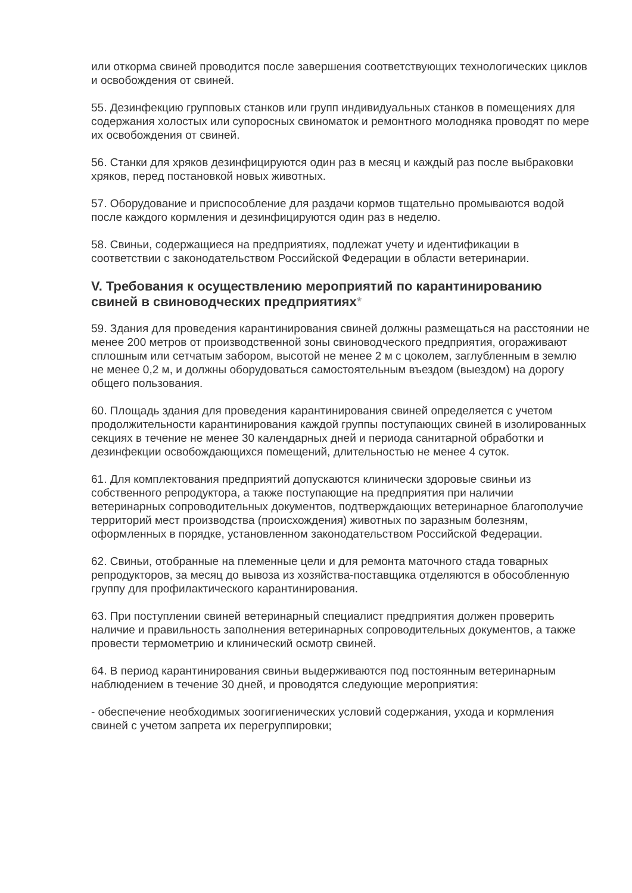или откорма свиней проводится после завершения соответствующих технологических циклов и освобождения от свиней.
55. Дезинфекцию групповых станков или групп индивидуальных станков в помещениях для содержания холостых или супоросных свиноматок и ремонтного молодняка проводят по мере их освобождения от свиней.
56. Станки для хряков дезинфицируются один раз в месяц и каждый раз после выбраковки хряков, перед постановкой новых животных.
57. Оборудование и приспособление для раздачи кормов тщательно промываются водой после каждого кормления и дезинфицируются один раз в неделю.
58. Свиньи, содержащиеся на предприятиях, подлежат учету и идентификации в соответствии с законодательством Российской Федерации в области ветеринарии.
V. Требования к осуществлению мероприятий по карантинированию свиней в свиноводческих предприятиях*
59. Здания для проведения карантинирования свиней должны размещаться на расстоянии не менее 200 метров от производственной зоны свиноводческого предприятия, огораживают сплошным или сетчатым забором, высотой не менее 2 м с цоколем, заглубленным в землю не менее 0,2 м, и должны оборудоваться самостоятельным въездом (выездом) на дорогу общего пользования.
60. Площадь здания для проведения карантинирования свиней определяется с учетом продолжительности карантинирования каждой группы поступающих свиней в изолированных секциях в течение не менее 30 календарных дней и периода санитарной обработки и дезинфекции освобождающихся помещений, длительностью не менее 4 суток.
61. Для комплектования предприятий допускаются клинически здоровые свиньи из собственного репродуктора, а также поступающие на предприятия при наличии ветеринарных сопроводительных документов, подтверждающих ветеринарное благополучие территорий мест производства (происхождения) животных по заразным болезням, оформленных в порядке, установленном законодательством Российской Федерации.
62. Свиньи, отобранные на племенные цели и для ремонта маточного стада товарных репродукторов, за месяц до вывоза из хозяйства-поставщика отделяются в обособленную группу для профилактического карантинирования.
63. При поступлении свиней ветеринарный специалист предприятия должен проверить наличие и правильность заполнения ветеринарных сопроводительных документов, а также провести термометрию и клинический осмотр свиней.
64. В период карантинирования свиньи выдерживаются под постоянным ветеринарным наблюдением в течение 30 дней, и проводятся следующие мероприятия:
- обеспечение необходимых зоогигиенических условий содержания, ухода и кормления свиней с учетом запрета их перегруппировки;